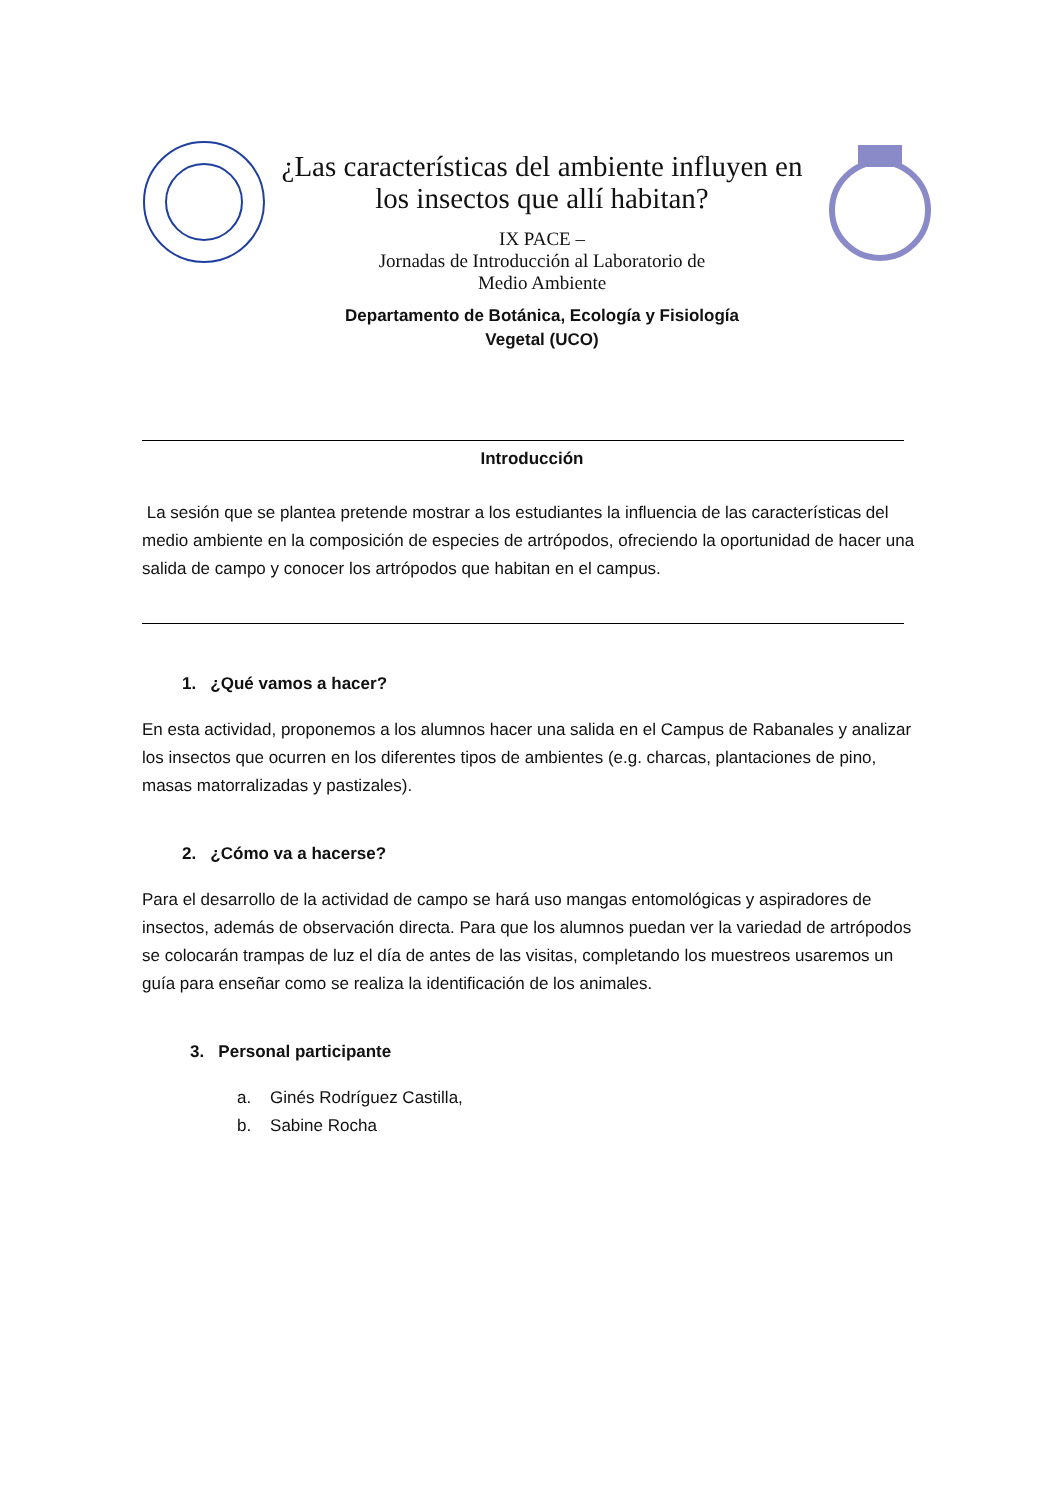¿Las características del ambiente influyen en los insectos que allí habitan?
IX PACE –
Jornadas de Introducción al Laboratorio de
Medio Ambiente
Departamento de Botánica, Ecología y Fisiología
Vegetal (UCO)
Introducción
La sesión que se plantea pretende mostrar a los estudiantes la influencia de las características del medio ambiente en la composición de especies de artrópodos, ofreciendo la oportunidad de hacer una salida de campo y conocer los artrópodos que habitan en el campus.
1. ¿Qué vamos a hacer?
En esta actividad, proponemos a los alumnos hacer una salida en el Campus de Rabanales y analizar los insectos que ocurren en los diferentes tipos de ambientes (e.g. charcas, plantaciones de pino, masas matorralizadas y pastizales).
2. ¿Cómo va a hacerse?
Para el desarrollo de la actividad de campo se hará uso mangas entomológicas y aspiradores de insectos, además de observación directa. Para que los alumnos puedan ver la variedad de artrópodos se colocarán trampas de luz el día de antes de las visitas, completando los muestreos usaremos un guía para enseñar como se realiza la identificación de los animales.
3. Personal participante
a. Ginés Rodríguez Castilla,
b. Sabine Rocha